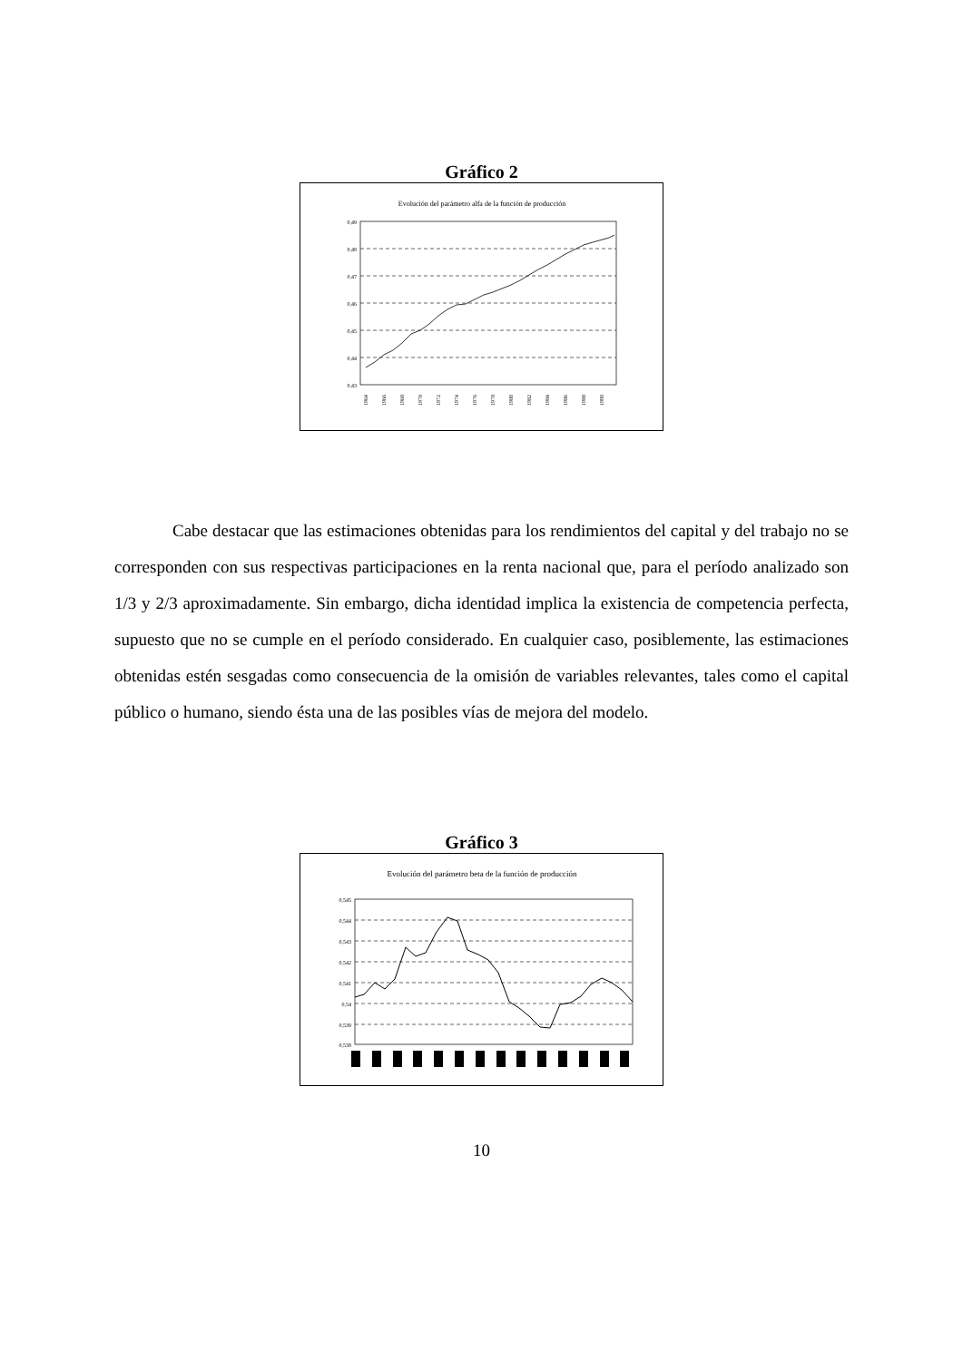Gráfico 2
Evolución del parámetro alfa de la función de producción
0,49
0,48
0,47
0,46
0,45
0,44
0,43
1964
1966
1968
1970
1972
1974
1976
1978
1980
1982
1984
1986
1988
1990
Cabe destacar que las estimaciones obtenidas para los rendimientos del capital y del trabajo no se corresponden con sus respectivas participaciones en la renta nacional que, para el período analizado son 1/3 y 2/3 aproximadamente. Sin embargo, dicha identidad implica la existencia de competencia perfecta, supuesto que no se cumple en el período considerado. En cualquier caso, posiblemente, las estimaciones obtenidas estén sesgadas como consecuencia de la omisión de variables relevantes, tales como el capital público o humano, siendo ésta una de las posibles vías de mejora del modelo.
Gráfico 3
Evolución del parámetro beta de la función de producción
0,545
0,544
0,543
0,542
0,541
0,54
0,539
0,538
10